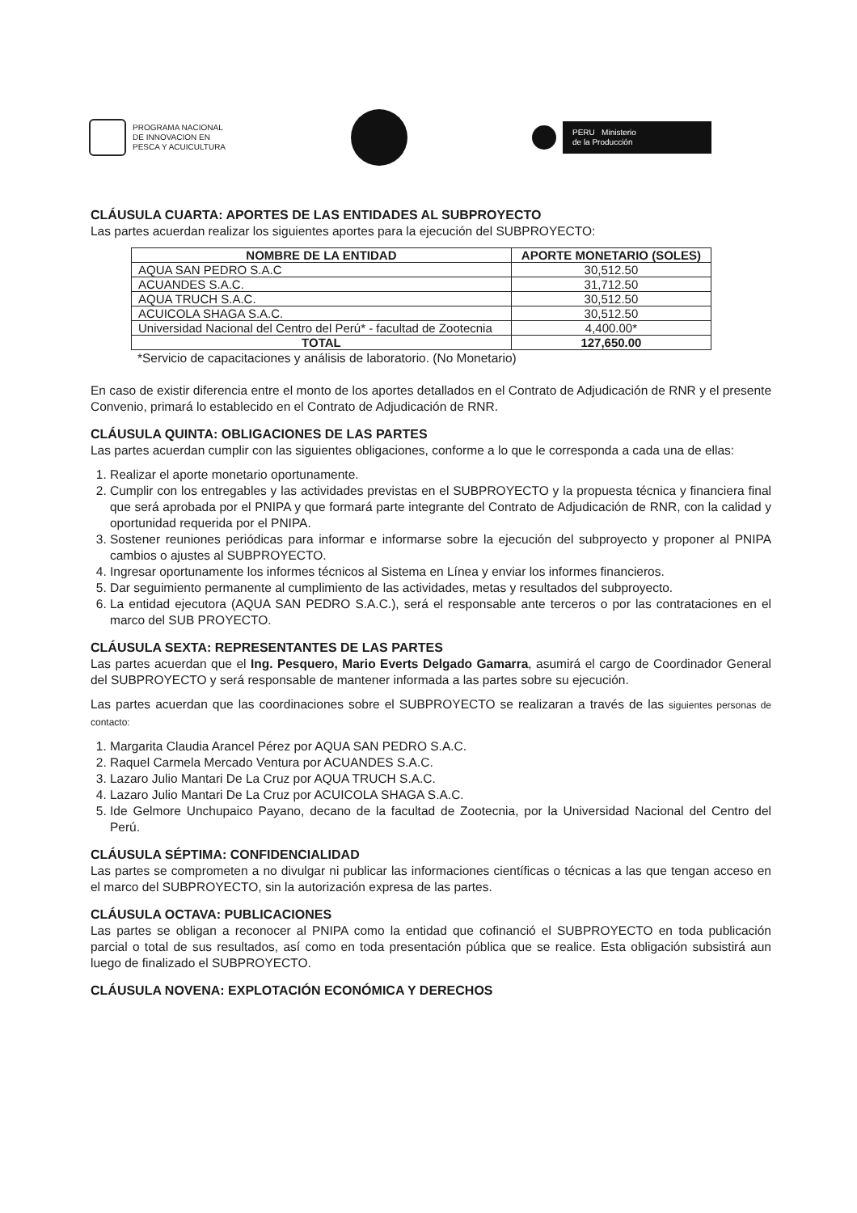PROGRAMA NACIONAL
DE INNOVACION EN
PESCA Y ACUICULTURA
PERU Ministerio
de la Producción
CLÁUSULA CUARTA: APORTES DE LAS ENTIDADES AL SUBPROYECTO
Las partes acuerdan realizar los siguientes aportes para la ejecución del SUBPROYECTO:
| NOMBRE DE LA ENTIDAD | APORTE MONETARIO (SOLES) |
| --- | --- |
| AQUA SAN PEDRO S.A.C | 30,512.50 |
| ACUANDES S.A.C. | 31,712.50 |
| AQUA TRUCH S.A.C. | 30,512.50 |
| ACUICOLA SHAGA S.A.C. | 30,512.50 |
| Universidad Nacional del Centro del Perú* - facultad de Zootecnia | 4,400.00* |
| TOTAL | 127,650.00 |
*Servicio de capacitaciones y análisis de laboratorio. (No Monetario)
En caso de existir diferencia entre el monto de los aportes detallados en el Contrato de Adjudicación de RNR y el presente Convenio, primará lo establecido en el Contrato de Adjudicación de RNR.
CLÁUSULA QUINTA: OBLIGACIONES DE LAS PARTES
Las partes acuerdan cumplir con las siguientes obligaciones, conforme a lo que le corresponda a cada una de ellas:
1. Realizar el aporte monetario oportunamente.
2. Cumplir con los entregables y las actividades previstas en el SUBPROYECTO y la propuesta técnica y financiera final que será aprobada por el PNIPA y que formará parte integrante del Contrato de Adjudicación de RNR, con la calidad y oportunidad requerida por el PNIPA.
3. Sostener reuniones periódicas para informar e informarse sobre la ejecución del subproyecto y proponer al PNIPA cambios o ajustes al SUBPROYECTO.
4. Ingresar oportunamente los informes técnicos al Sistema en Línea y enviar los informes financieros.
5. Dar seguimiento permanente al cumplimiento de las actividades, metas y resultados del subproyecto.
6. La entidad ejecutora (AQUA SAN PEDRO S.A.C.), será el responsable ante terceros o por las contrataciones en el marco del SUB PROYECTO.
CLÁUSULA SEXTA: REPRESENTANTES DE LAS PARTES
Las partes acuerdan que el Ing. Pesquero, Mario Everts Delgado Gamarra, asumirá el cargo de Coordinador General del SUBPROYECTO y será responsable de mantener informada a las partes sobre su ejecución.
Las partes acuerdan que las coordinaciones sobre el SUBPROYECTO se realizaran a través de las siguientes personas de contacto:
1. Margarita Claudia Arancel Pérez por AQUA SAN PEDRO S.A.C.
2. Raquel Carmela Mercado Ventura por ACUANDES S.A.C.
3. Lazaro Julio Mantari De La Cruz por AQUA TRUCH S.A.C.
4. Lazaro Julio Mantari De La Cruz por ACUICOLA SHAGA S.A.C.
5. Ide Gelmore Unchupaico Payano, decano de la facultad de Zootecnia, por la Universidad Nacional del Centro del Perú.
CLÁUSULA SÉPTIMA: CONFIDENCIALIDAD
Las partes se comprometen a no divulgar ni publicar las informaciones científicas o técnicas a las que tengan acceso en el marco del SUBPROYECTO, sin la autorización expresa de las partes.
CLÁUSULA OCTAVA: PUBLICACIONES
Las partes se obligan a reconocer al PNIPA como la entidad que cofinanció el SUBPROYECTO en toda publicación parcial o total de sus resultados, así como en toda presentación pública que se realice. Esta obligación subsistirá aun luego de finalizado el SUBPROYECTO.
CLÁUSULA NOVENA: EXPLOTACIÓN ECONÓMICA Y DERECHOS